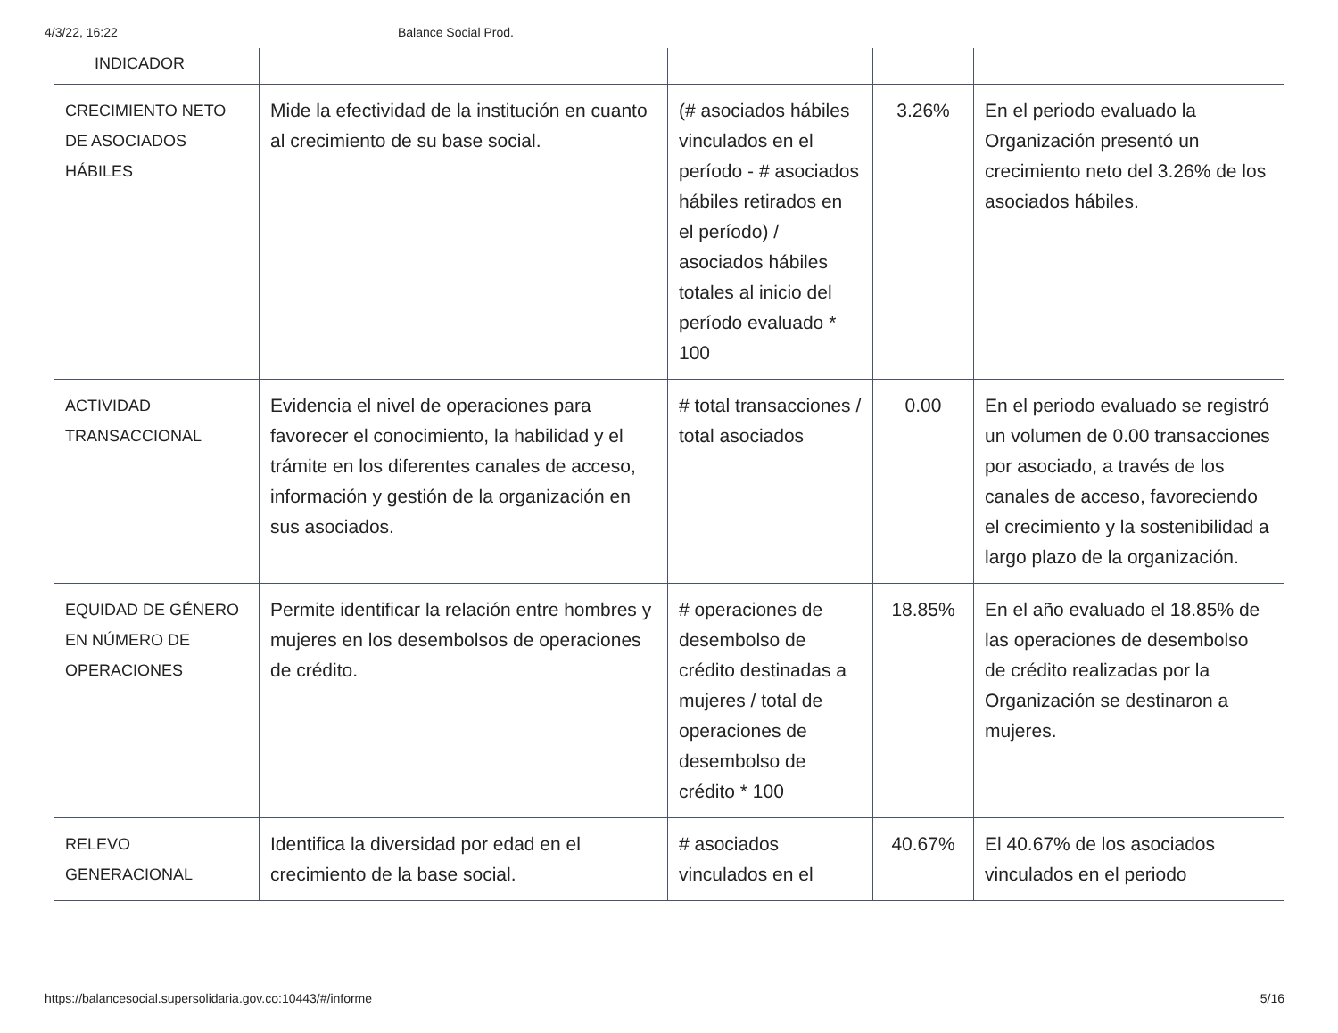4/3/22, 16:22 Balance Social Prod.
| INDICADOR | | | | |
| CRECIMIENTO NETO DE ASOCIADOS HÁBILES | Mide la efectividad de la institución en cuanto al crecimiento de su base social. | (# asociados hábiles vinculados en el período - # asociados hábiles retirados en el período) / asociados hábiles totales al inicio del período evaluado * 100 | 3.26% | En el periodo evaluado la Organización presentó un crecimiento neto del 3.26% de los asociados hábiles. |
| ACTIVIDAD TRANSACCIONAL | Evidencia el nivel de operaciones para favorecer el conocimiento, la habilidad y el trámite en los diferentes canales de acceso, información y gestión de la organización en sus asociados. | # total transacciones / total asociados | 0.00 | En el periodo evaluado se registró un volumen de 0.00 transacciones por asociado, a través de los canales de acceso, favoreciendo el crecimiento y la sostenibilidad a largo plazo de la organización. |
| EQUIDAD DE GÉNERO EN NÚMERO DE OPERACIONES | Permite identificar la relación entre hombres y mujeres en los desembolsos de operaciones de crédito. | # operaciones de desembolso de crédito destinadas a mujeres / total de operaciones de desembolso de crédito * 100 | 18.85% | En el año evaluado el 18.85% de las operaciones de desembolso de crédito realizadas por la Organización se destinaron a mujeres. |
| RELEVO GENERACIONAL | Identifica la diversidad por edad en el crecimiento de la base social. | # asociados vinculados en el | 40.67% | El 40.67% de los asociados vinculados en el periodo |
https://balancesocial.supersolidaria.gov.co:10443/#/informe 5/16